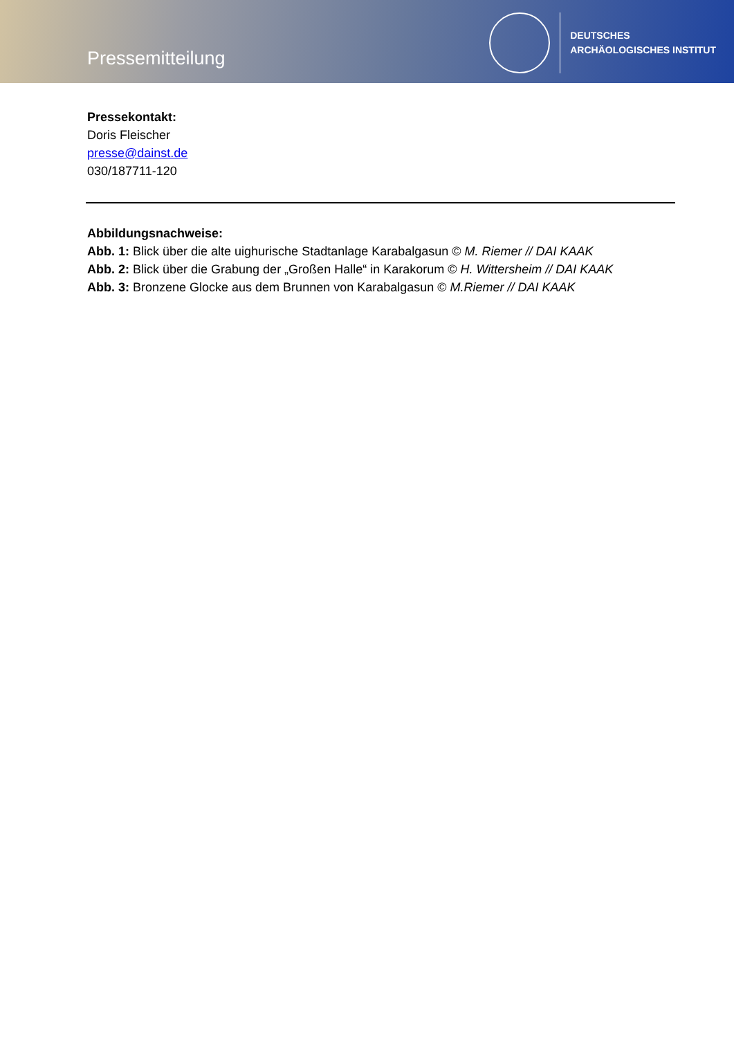Pressemitteilung
DEUTSCHES
ARCHÄOLOGISCHES INSTITUT
Pressekontakt:
Doris Fleischer
presse@dainst.de
030/187711-120
Abbildungsnachweise:
Abb. 1: Blick über die alte uighurische Stadtanlage Karabalgasun © M. Riemer // DAI KAAK
Abb. 2: Blick über die Grabung der „Großen Halle“ in Karakorum © H. Wittersheim // DAI KAAK
Abb. 3: Bronzene Glocke aus dem Brunnen von Karabalgasun © M.Riemer // DAI KAAK